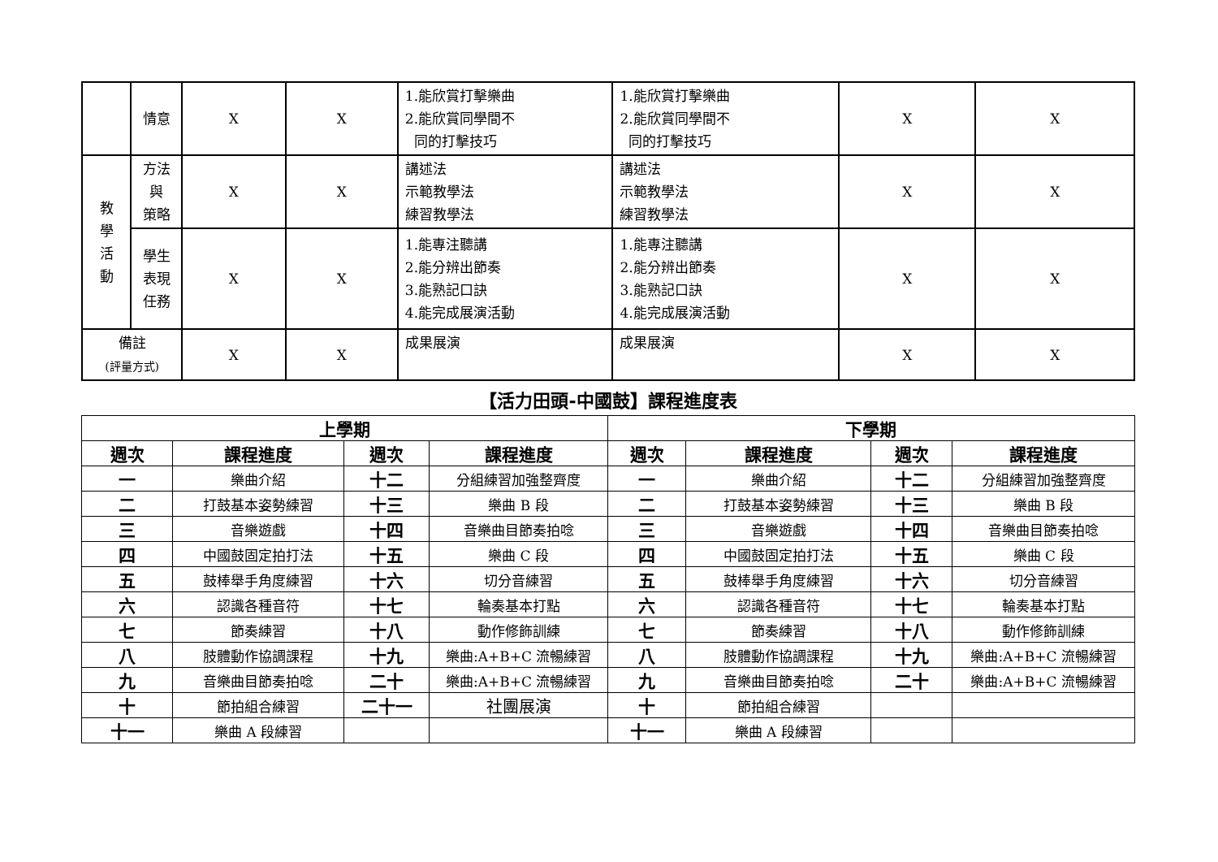| | 情意 | X | X | 1.能欣賞打擊樂曲 2.能欣賞同學間不 同的打擊技巧 | 1.能欣賞打擊樂曲 2.能欣賞同學間不 同的打擊技巧 | X | X |
| 教 學 活 動 | 方法 與 策略 | X | X | 講述法 示範教學法 練習教學法 | 講述法 示範教學法 練習教學法 | X | X |
| | 學生 表現 任務 | X | X | 1.能專注聽講 2.能分辨出節奏 3.能熟記口訣 4.能完成展演活動 | 1.能專注聽講 2.能分辨出節奏 3.能熟記口訣 4.能完成展演活動 | X | X |
| 備註 (評量方式) | | X | X | 成果展演 | 成果展演 | X | X |
【活力田頭-中國鼓】課程進度表
| 上學期 | | | | 下學期 | | | |
| --- | --- | --- | --- | --- | --- | --- | --- |
| 週次 | 課程進度 | 週次 | 課程進度 | 週次 | 課程進度 | 週次 | 課程進度 |
| 一 | 樂曲介紹 | 十二 | 分組練習加強整齊度 | 一 | 樂曲介紹 | 十二 | 分組練習加強整齊度 |
| 二 | 打鼓基本姿勢練習 | 十三 | 樂曲 B 段 | 二 | 打鼓基本姿勢練習 | 十三 | 樂曲 B 段 |
| 三 | 音樂遊戲 | 十四 | 音樂曲目節奏拍唸 | 三 | 音樂遊戲 | 十四 | 音樂曲目節奏拍唸 |
| 四 | 中國鼓固定拍打法 | 十五 | 樂曲 C 段 | 四 | 中國鼓固定拍打法 | 十五 | 樂曲 C 段 |
| 五 | 鼓棒舉手角度練習 | 十六 | 切分音練習 | 五 | 鼓棒舉手角度練習 | 十六 | 切分音練習 |
| 六 | 認識各種音符 | 十七 | 輪奏基本打點 | 六 | 認識各種音符 | 十七 | 輪奏基本打點 |
| 七 | 節奏練習 | 十八 | 動作修飾訓練 | 七 | 節奏練習 | 十八 | 動作修飾訓練 |
| 八 | 肢體動作協調課程 | 十九 | 樂曲:A+B+C 流暢練習 | 八 | 肢體動作協調課程 | 十九 | 樂曲:A+B+C 流暢練習 |
| 九 | 音樂曲目節奏拍唸 | 二十 | 樂曲:A+B+C 流暢練習 | 九 | 音樂曲目節奏拍唸 | 二十 | 樂曲:A+B+C 流暢練習 |
| 十 | 節拍組合練習 | 二十一 | 社團展演 | 十 | 節拍組合練習 | | |
| 十一 | 樂曲 A 段練習 | | | 十一 | 樂曲 A 段練習 | | |